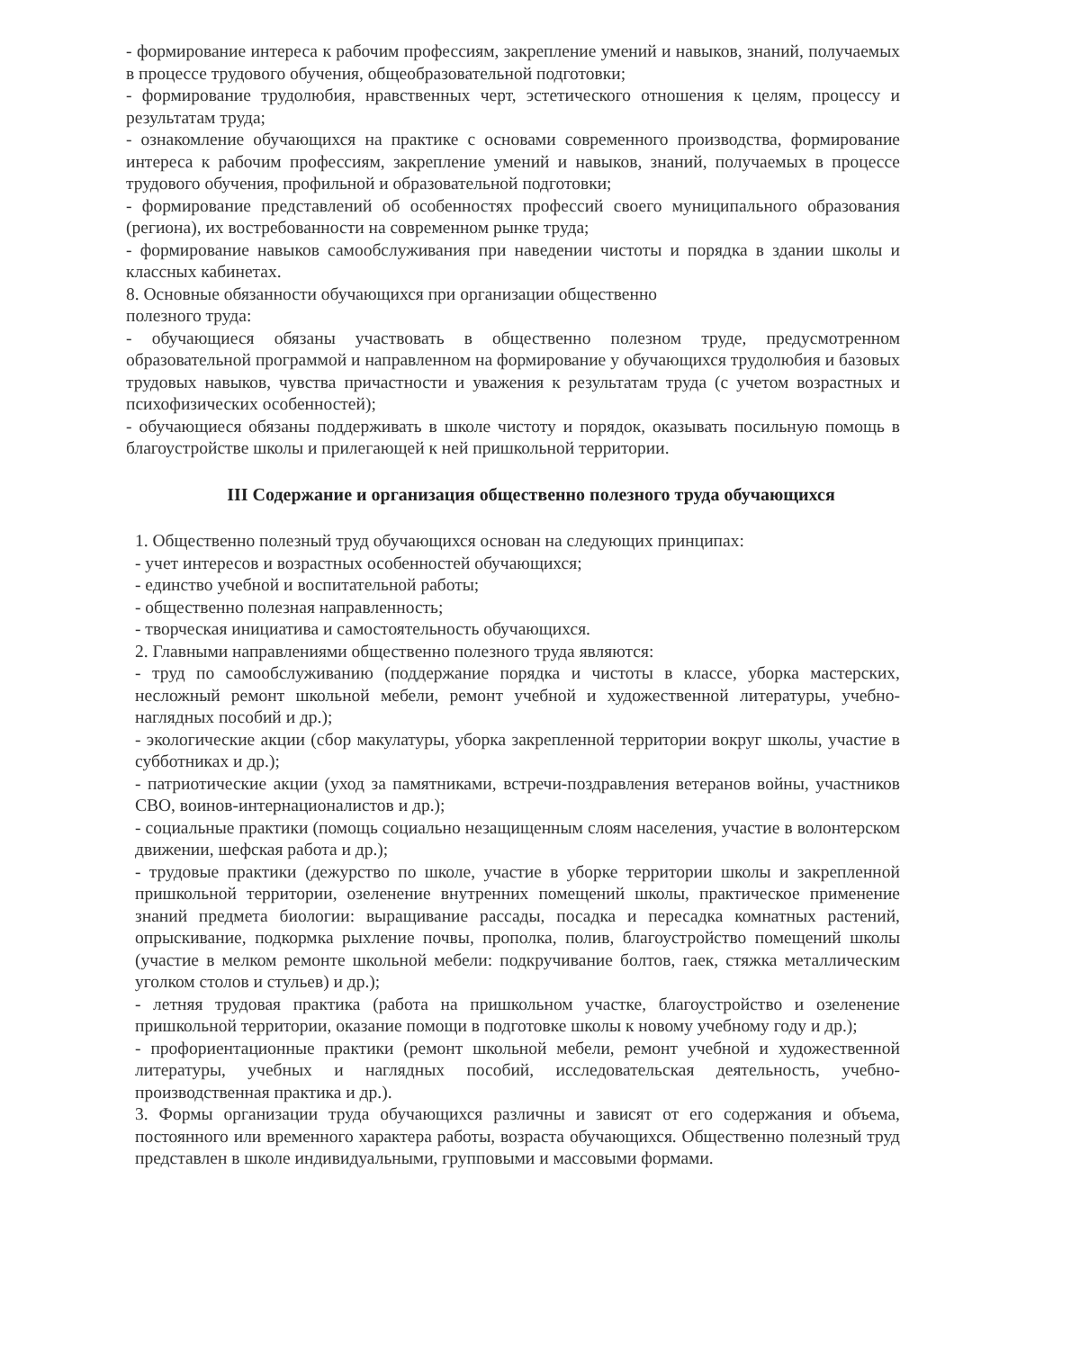- формирование интереса к рабочим профессиям, закрепление умений и навыков, знаний, получаемых в процессе трудового обучения, общеобразовательной подготовки;
- формирование трудолюбия, нравственных черт, эстетического отношения к целям, процессу и результатам труда;
- ознакомление обучающихся на практике с основами современного производства, формирование интереса к рабочим профессиям, закрепление умений и навыков, знаний, получаемых в процессе трудового обучения, профильной и образовательной подготовки;
- формирование представлений об особенностях профессий своего муниципального образования (региона), их востребованности на современном рынке труда;
- формирование навыков самообслуживания при наведении чистоты и порядка в здании школы и классных кабинетах.
8. Основные обязанности обучающихся при организации общественно
полезного труда:
- обучающиеся обязаны участвовать в общественно полезном труде, предусмотренном образовательной программой и направленном на формирование у обучающихся трудолюбия и базовых трудовых навыков, чувства причастности и уважения к результатам труда (с учетом возрастных и психофизических особенностей);
- обучающиеся обязаны поддерживать в школе чистоту и порядок, оказывать посильную помощь в благоустройстве школы и прилегающей к ней пришкольной территории.
III Содержание и организация общественно полезного труда обучающихся
1. Общественно полезный труд обучающихся основан на следующих принципах:
- учет интересов и возрастных особенностей обучающихся;
- единство учебной и воспитательной работы;
- общественно полезная направленность;
- творческая инициатива и самостоятельность обучающихся.
2. Главными направлениями общественно полезного труда являются:
- труд по самообслуживанию (поддержание порядка и чистоты в классе, уборка мастерских, несложный ремонт школьной мебели, ремонт учебной и художественной литературы, учебно-наглядных пособий и др.);
- экологические акции (сбор макулатуры, уборка закрепленной территории вокруг школы, участие в субботниках и др.);
- патриотические акции (уход за памятниками, встречи-поздравления ветеранов войны, участников СВО, воинов-интернационалистов и др.);
- социальные практики (помощь социально незащищенным слоям населения, участие в волонтерском движении, шефская работа и др.);
- трудовые практики (дежурство по школе, участие в уборке территории школы и закрепленной пришкольной территории, озеленение внутренних помещений школы, практическое применение знаний предмета биологии: выращивание рассады, посадка и пересадка комнатных растений, опрыскивание, подкормка рыхление почвы, прополка, полив, благоустройство помещений школы (участие в мелком ремонте школьной мебели: подкручивание болтов, гаек, стяжка металлическим уголком столов и стульев) и др.);
- летняя трудовая практика (работа на пришкольном участке, благоустройство и озеленение пришкольной территории, оказание помощи в подготовке школы к новому учебному году и др.);
- профориентационные практики (ремонт школьной мебели, ремонт учебной и художественной литературы, учебных и наглядных пособий, исследовательская деятельность, учебно-производственная практика и др.).
3. Формы организации труда обучающихся различны и зависят от его содержания и объема, постоянного или временного характера работы, возраста обучающихся. Общественно полезный труд представлен в школе индивидуальными, групповыми и массовыми формами.